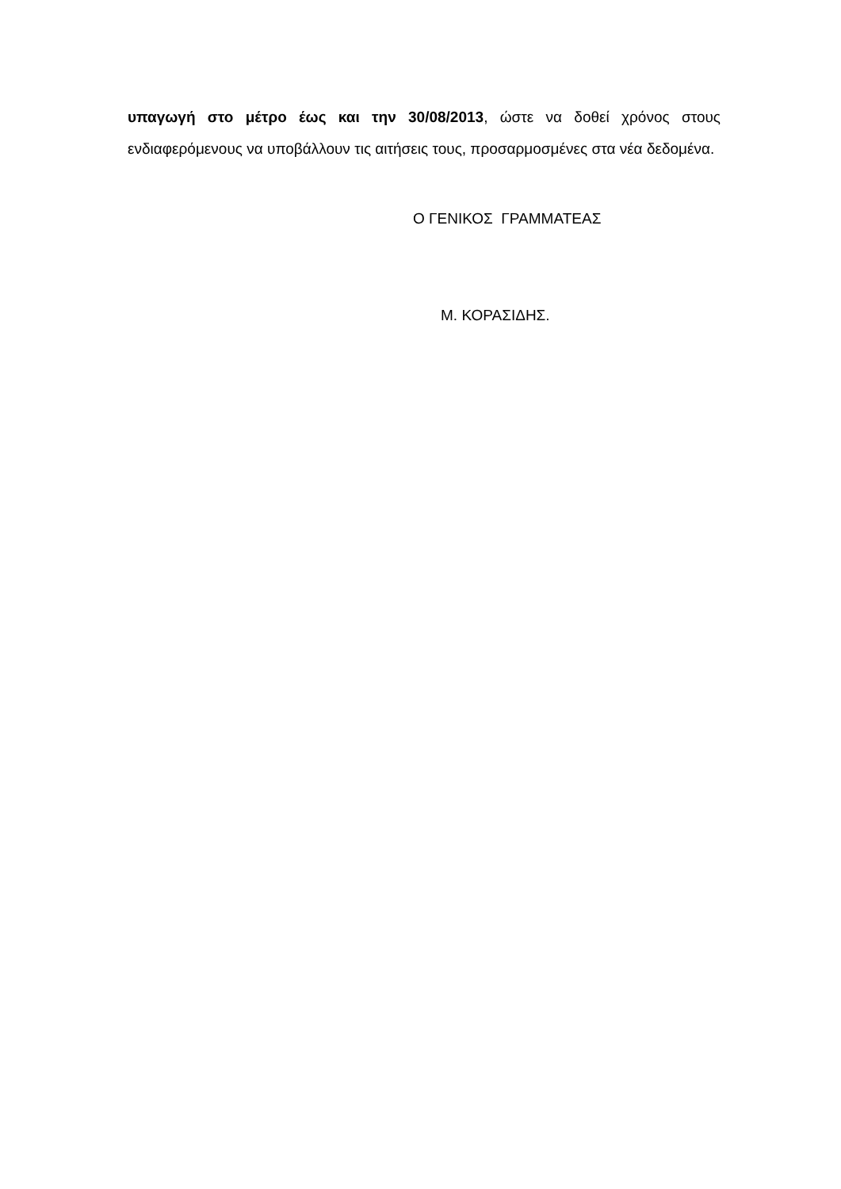υπαγωγή στο μέτρο έως και την 30/08/2013, ώστε να δοθεί χρόνος στους ενδιαφερόμενους να υποβάλλουν τις αιτήσεις τους, προσαρμοσμένες στα νέα δεδομένα.
Ο ΓΕΝΙΚΟΣ ΓΡΑΜΜΑΤΕΑΣ
Μ. ΚΟΡΑΣΙΔΗΣ.